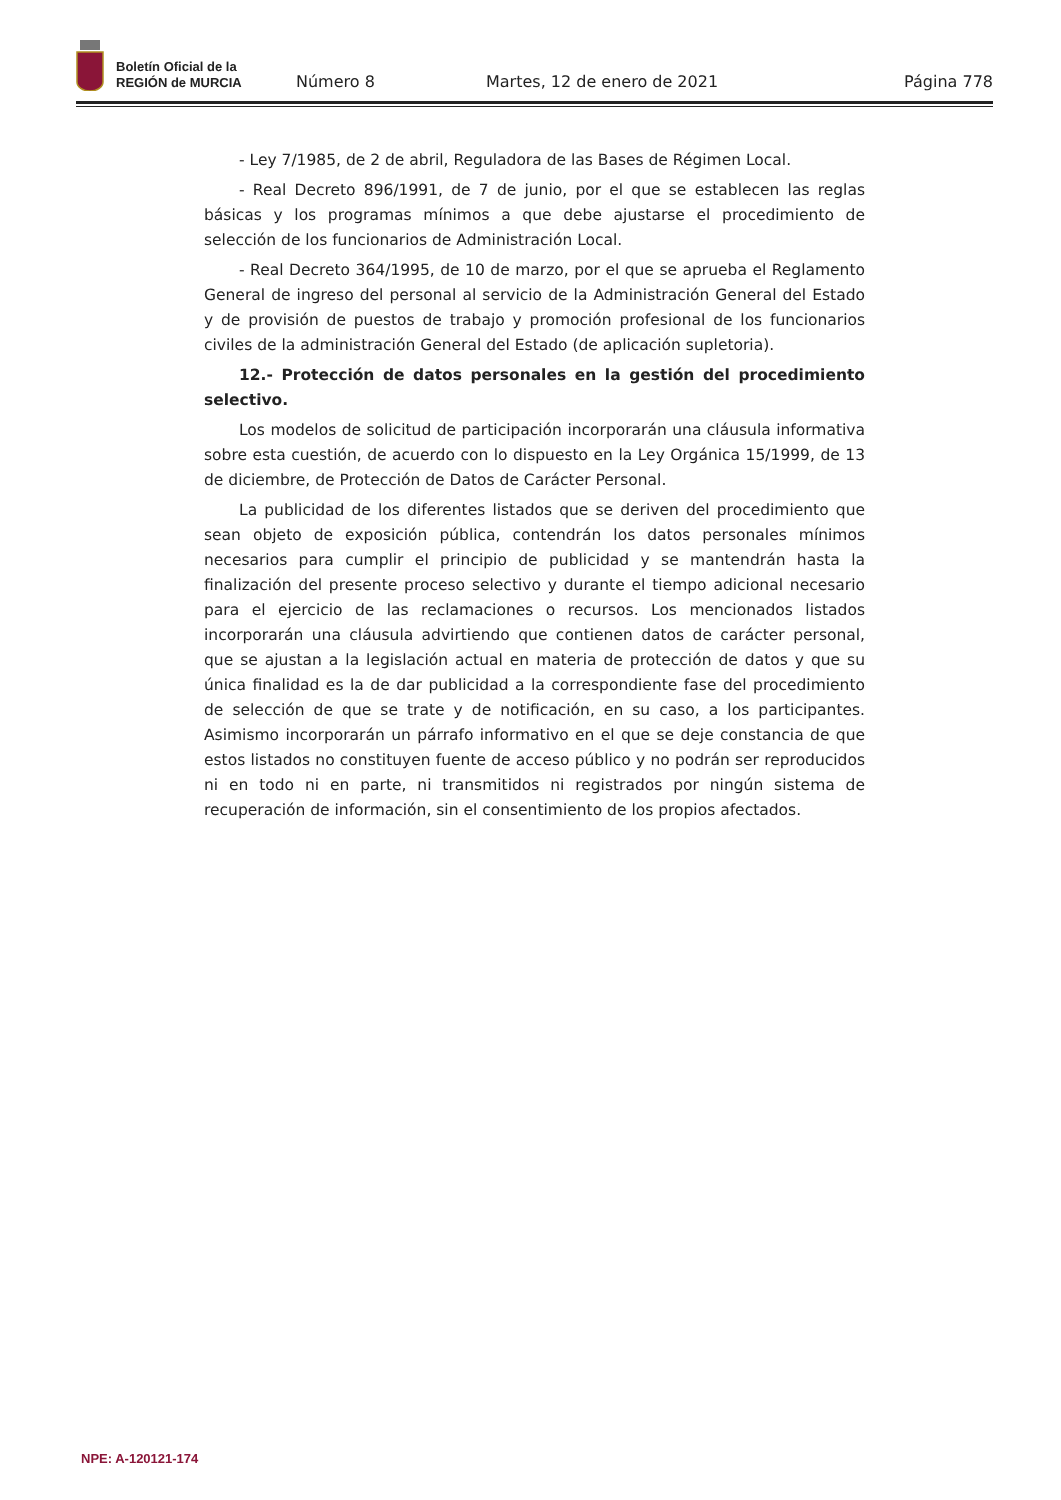Boletín Oficial de la
REGIÓN de MURCIA
Número 8 Martes, 12 de enero de 2021 Página 778
- Ley 7/1985, de 2 de abril, Reguladora de las Bases de Régimen Local.
- Real Decreto 896/1991, de 7 de junio, por el que se establecen las reglas básicas y los programas mínimos a que debe ajustarse el procedimiento de selección de los funcionarios de Administración Local.
- Real Decreto 364/1995, de 10 de marzo, por el que se aprueba el Reglamento General de ingreso del personal al servicio de la Administración General del Estado y de provisión de puestos de trabajo y promoción profesional de los funcionarios civiles de la administración General del Estado (de aplicación supletoria).
12.- Protección de datos personales en la gestión del procedimiento selectivo.
Los modelos de solicitud de participación incorporarán una cláusula informativa sobre esta cuestión, de acuerdo con lo dispuesto en la Ley Orgánica 15/1999, de 13 de diciembre, de Protección de Datos de Carácter Personal.
La publicidad de los diferentes listados que se deriven del procedimiento que sean objeto de exposición pública, contendrán los datos personales mínimos necesarios para cumplir el principio de publicidad y se mantendrán hasta la finalización del presente proceso selectivo y durante el tiempo adicional necesario para el ejercicio de las reclamaciones o recursos. Los mencionados listados incorporarán una cláusula advirtiendo que contienen datos de carácter personal, que se ajustan a la legislación actual en materia de protección de datos y que su única finalidad es la de dar publicidad a la correspondiente fase del procedimiento de selección de que se trate y de notificación, en su caso, a los participantes. Asimismo incorporarán un párrafo informativo en el que se deje constancia de que estos listados no constituyen fuente de acceso público y no podrán ser reproducidos ni en todo ni en parte, ni transmitidos ni registrados por ningún sistema de recuperación de información, sin el consentimiento de los propios afectados.
NPE: A-120121-174